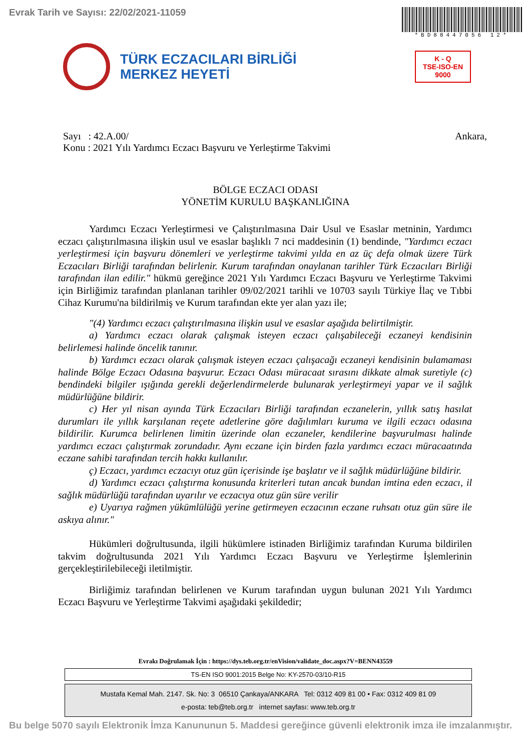Evrak Tarih ve Sayısı: 22/02/2021-11059
*BD88447056 12*
TÜRK ECZACILARI BİRLİĞİ
MERKEZ HEYETİ
K - Q
TSE-ISO-EN
9000
Sayı : 42.A.00/
Konu : 2021 Yılı Yardımcı Eczacı Başvuru ve Yerleştirme Takvimi
Ankara,
BÖLGE ECZACI ODASI
YÖNETİM KURULU BAŞKANLIĞINA
Yardımcı Eczacı Yerleştirmesi ve Çalıştırılmasına Dair Usul ve Esaslar metninin, Yardımcı eczacı çalıştırılmasına ilişkin usul ve esaslar başlıklı 7 nci maddesinin (1) bendinde, "Yardımcı eczacı yerleştirmesi için başvuru dönemleri ve yerleştirme takvimi yılda en az üç defa olmak üzere Türk Eczacıları Birliği tarafından belirlenir. Kurum tarafından onaylanan tarihler Türk Eczacıları Birliği tarafından ilan edilir." hükmü gereğince 2021 Yılı Yardımcı Eczacı Başvuru ve Yerleştirme Takvimi için Birliğimiz tarafından planlanan tarihler 09/02/2021 tarihli ve 10703 sayılı Türkiye İlaç ve Tıbbi Cihaz Kurumu'na bildirilmiş ve Kurum tarafından ekte yer alan yazı ile;
"(4) Yardımcı eczacı çalıştırılmasına ilişkin usul ve esaslar aşağıda belirtilmiştir.
a) Yardımcı eczacı olarak çalışmak isteyen eczacı çalışabileceği eczaneyi kendisinin belirlemesi halinde öncelik tanınır.
b) Yardımcı eczacı olarak çalışmak isteyen eczacı çalışacağı eczaneyi kendisinin bulamaması halinde Bölge Eczacı Odasına başvurur. Eczacı Odası müracaat sırasını dikkate almak suretiyle (c) bendindeki bilgiler ışığında gerekli değerlendirmelerde bulunarak yerleştirmeyi yapar ve il sağlık müdürlüğüne bildirir.
c) Her yıl nisan ayında Türk Eczacıları Birliği tarafından eczanelerin, yıllık satış hasılat durumları ile yıllık karşılanan reçete adetlerine göre dağılımları kuruma ve ilgili eczacı odasına bildirilir. Kurumca belirlenen limitin üzerinde olan eczaneler, kendilerine başvurulması halinde yardımcı eczacı çalıştırmak zorundadır. Aynı eczane için birden fazla yardımcı eczacı müracaatında eczane sahibi tarafından tercih hakkı kullanılır.
ç) Eczacı, yardımcı eczacıyı otuz gün içerisinde işe başlatır ve il sağlık müdürlüğüne bildirir.
d) Yardımcı eczacı çalıştırma konusunda kriterleri tutan ancak bundan imtina eden eczacı, il sağlık müdürlüğü tarafından uyarılır ve eczacıya otuz gün süre verilir
e) Uyarıya rağmen yükümlülüğü yerine getirmeyen eczacının eczane ruhsatı otuz gün süre ile askıya alınır."
Hükümleri doğrultusunda, ilgili hükümlere istinaden Birliğimiz tarafından Kuruma bildirilen takvim doğrultusunda 2021 Yılı Yardımcı Eczacı Başvuru ve Yerleştirme İşlemlerinin gerçekleştirilebileceği iletilmiştir.
Birliğimiz tarafından belirlenen ve Kurum tarafından uygun bulunan 2021 Yılı Yardımcı Eczacı Başvuru ve Yerleştirme Takvimi aşağıdaki şekildedir;
Evrakı Doğrulamak İçin : https://dys.teb.org.tr/enVision/validate_doc.aspx?V=BENN43559
TS-EN ISO 9001:2015 Belge No: KY-2570-03/10-R15
Mustafa Kemal Mah. 2147. Sk. No: 3 06510 Çankaya/ANKARA Tel: 0312 409 81 00 • Fax: 0312 409 81 09
e-posta: teb@teb.org.tr internet sayfası: www.teb.org.tr
Bu belge 5070 sayılı Elektronik İmza Kanununun 5. Maddesi gereğince güvenli elektronik imza ile imzalanmıştır.